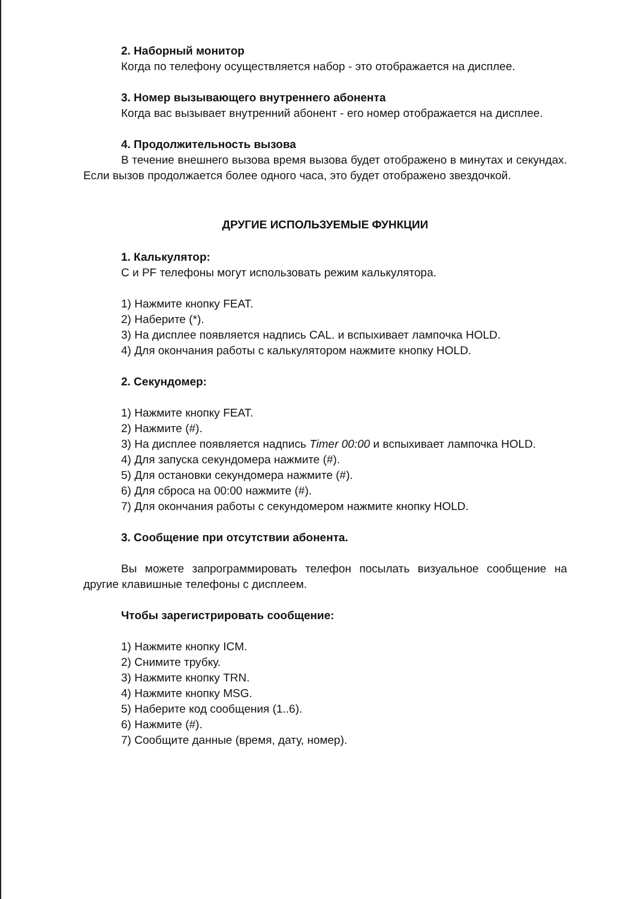2. Наборный монитор
Когда по телефону осуществляется набор - это отображается на дисплее.
3. Номер вызывающего внутреннего абонента
Когда вас вызывает внутренний абонент - его номер отображается на дисплее.
4. Продолжительность вызова
В течение внешнего вызова время вызова будет отображено в минутах и секундах. Если вызов продолжается более одного часа, это будет отображено звездочкой.
ДРУГИЕ ИСПОЛЬЗУЕМЫЕ ФУНКЦИИ
1. Калькулятор:
С и PF телефоны могут использовать режим калькулятора.
1) Нажмите кнопку FEAT.
2) Наберите (*).
3) На дисплее появляется надпись CAL. и вспыхивает лампочка HOLD.
4) Для окончания работы с калькулятором нажмите кнопку HOLD.
2. Секундомер:
1) Нажмите кнопку FEAT.
2) Нажмите (#).
3) На дисплее появляется надпись Timer 00:00 и вспыхивает лампочка HOLD.
4) Для запуска секундомера нажмите (#).
5) Для остановки секундомера нажмите (#).
6) Для сброса на 00:00 нажмите (#).
7) Для окончания работы с секундомером нажмите кнопку HOLD.
3. Сообщение при отсутствии абонента.
Вы можете запрограммировать телефон посылать визуальное сообщение на другие клавишные телефоны с дисплеем.
Чтобы зарегистрировать сообщение:
1) Нажмите кнопку ICM.
2) Снимите трубку.
3) Нажмите кнопку TRN.
4) Нажмите кнопку MSG.
5) Наберите код сообщения (1..6).
6) Нажмите (#).
7) Сообщите данные (время, дату, номер).